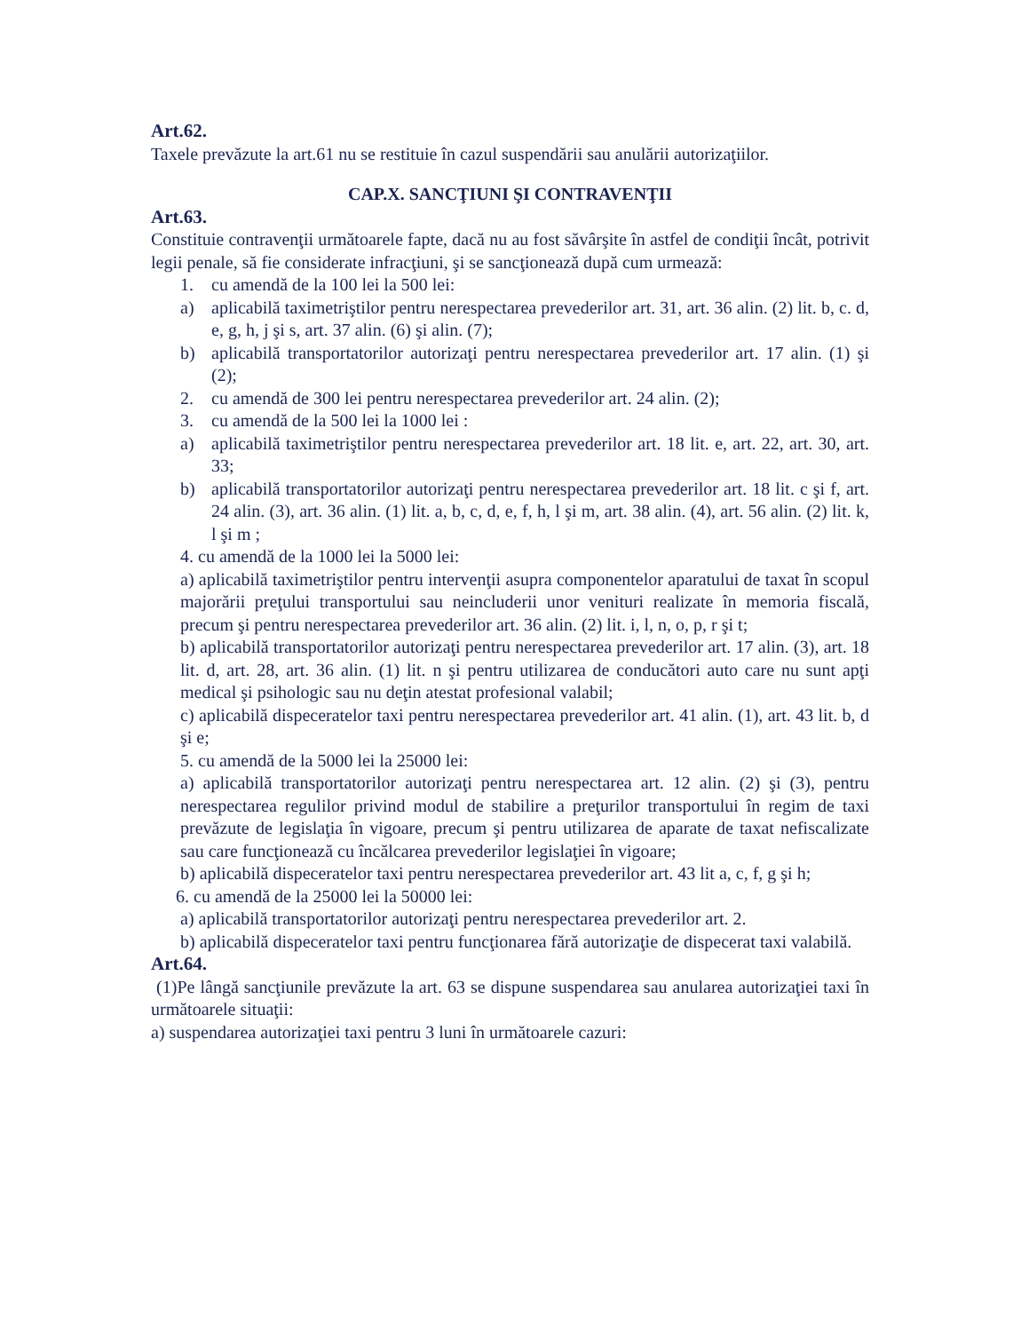Art.62.
Taxele prevăzute la art.61 nu se restituie în cazul suspendării sau anulării autorizaţiilor.
CAP.X. SANCŢIUNI ŞI CONTRAVENŢII
Art.63.
Constituie contravenţii următoarele fapte, dacă nu au fost săvârşite în astfel de condiţii încât, potrivit legii penale, să fie considerate infracţiuni, şi se sancţionează după cum urmează:
1. cu amendă de la 100 lei la 500 lei:
a) aplicabilă taximetriştilor pentru nerespectarea prevederilor art. 31, art. 36 alin. (2) lit. b, c. d, e, g, h, j şi s, art. 37 alin. (6) şi alin. (7);
b) aplicabilă transportatorilor autorizaţi pentru nerespectarea prevederilor art. 17 alin. (1) şi (2);
2. cu amendă de 300 lei pentru nerespectarea prevederilor art. 24 alin. (2);
3. cu amendă de la 500 lei la 1000 lei :
a) aplicabilă taximetriştilor pentru nerespectarea prevederilor art. 18 lit. e, art. 22, art. 30, art. 33;
b) aplicabilă transportatorilor autorizaţi pentru nerespectarea prevederilor art. 18 lit. c şi f, art. 24 alin. (3), art. 36 alin. (1) lit. a, b, c, d, e, f, h, l şi m, art. 38 alin. (4), art. 56 alin. (2) lit. k, l şi m ;
4. cu amendă de la 1000 lei la 5000 lei:
a) aplicabilă taximetriştilor pentru intervenţii asupra componentelor aparatului de taxat în scopul majorării preţului transportului sau neincluderii unor venituri realizate în memoria fiscală, precum şi pentru nerespectarea prevederilor art. 36 alin. (2) lit. i, l, n, o, p, r şi t;
b) aplicabilă transportatorilor autorizaţi pentru nerespectarea prevederilor art. 17 alin. (3), art. 18 lit. d, art. 28, art. 36 alin. (1) lit. n şi pentru utilizarea de conducători auto care nu sunt apţi medical şi psihologic sau nu deţin atestat profesional valabil;
c) aplicabilă dispeceratelor taxi pentru nerespectarea prevederilor art. 41 alin. (1), art. 43 lit. b, d şi e;
5. cu amendă de la 5000 lei la 25000 lei:
a) aplicabilă transportatorilor autorizaţi pentru nerespectarea art. 12 alin. (2) şi (3), pentru nerespectarea regulilor privind modul de stabilire a preţurilor transportului în regim de taxi prevăzute de legislaţia în vigoare, precum şi pentru utilizarea de aparate de taxat nefiscalizate sau care funcţionează cu încălcarea prevederilor legislaţiei în vigoare;
b) aplicabilă dispeceratelor taxi pentru nerespectarea prevederilor art. 43 lit a, c, f, g şi h;
6. cu amendă de la 25000 lei la 50000 lei:
a) aplicabilă transportatorilor autorizaţi pentru nerespectarea prevederilor art. 2.
b) aplicabilă dispeceratelor taxi pentru funcţionarea fără autorizaţie de dispecerat taxi valabilă.
Art.64.
(1)Pe lângă sancţiunile prevăzute la art. 63 se dispune suspendarea sau anularea autorizaţiei taxi în următoarele situaţii:
a) suspendarea autorizaţiei taxi pentru 3 luni în următoarele cazuri: